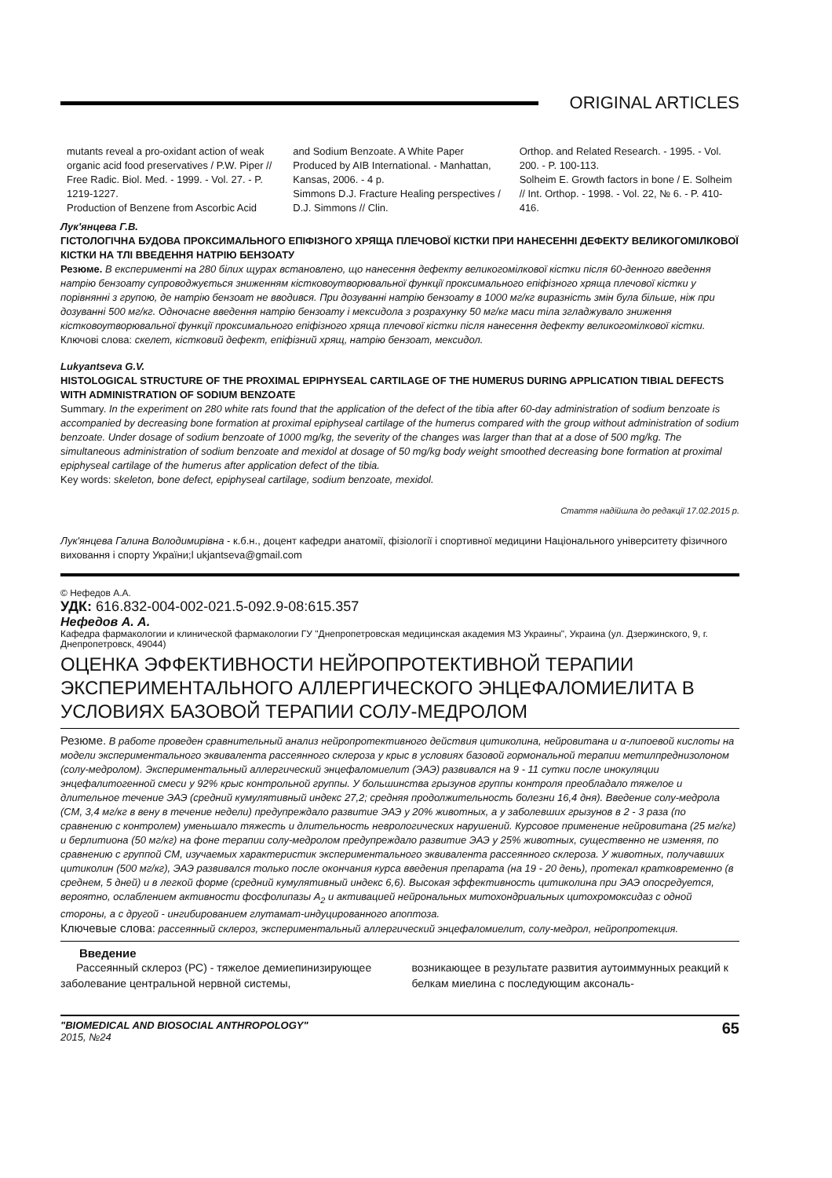ORIGINAL ARTICLES
mutants reveal a pro-oxidant action of weak organic acid food preservatives / P.W. Piper // Free Radic. Biol. Med. - 1999. - Vol. 27. - P. 1219-1227.
Production of Benzene from Ascorbic Acid
and Sodium Benzoate. A White Paper Produced by AIB International. - Manhattan, Kansas, 2006. - 4 p.
Simmons D.J. Fracture Healing perspectives / D.J. Simmons // Clin.
Orthop. and Related Research. - 1995. - Vol. 200. - P. 100-113.
Solheim E. Growth factors in bone / E. Solheim // Int. Orthop. - 1998. - Vol. 22, № 6. - P. 410-416.
Лук'янцева Г.В.
ГІСТОЛОГІЧНА БУДОВА ПРОКСИМАЛЬНОГО ЕПІФІЗНОГО ХРЯЩА ПЛЕЧОВОЇ КІСТКИ ПРИ НАНЕСЕННІ ДЕФЕКТУ ВЕЛИКОГОМІЛКОВОЇ КІСТКИ НА ТЛІ ВВЕДЕННЯ НАТРІЮ БЕНЗОАТУ
Резюме. В експерименті на 280 білих щурах встановлено, що нанесення дефекту великогомілкової кістки після 60-денного введення натрію бензоату супроводжується зниженням кістковоутворювальної функції проксимального епіфізного хряща плечової кістки у порівнянні з групою, де натрію бензоат не вводився. При дозуванні натрію бензоату в 1000 мг/кг виразність змін була більше, ніж при дозуванні 500 мг/кг. Одночасне введення натрію бензоату і мексидола з розрахунку 50 мг/кг маси тіла згладжувало зниження кістковоутворювальної функції проксимального епіфізного хряща плечової кістки після нанесення дефекту великогомілкової кістки.
Ключові слова: скелет, кістковий дефект, епіфізний хрящ, натрію бензоат, мексидол.
Lukyantseva G.V.
HISTOLOGICAL STRUCTURE OF THE PROXIMAL EPIPHYSEAL CARTILAGE OF THE HUMERUS DURING APPLICATION TIBIAL DEFECTS WITH ADMINISTRATION OF SODIUM BENZOATE
Summary. In the experiment on 280 white rats found that the application of the defect of the tibia after 60-day administration of sodium benzoate is accompanied by decreasing bone formation at proximal epiphyseal cartilage of the humerus compared with the group without administration of sodium benzoate. Under dosage of sodium benzoate of 1000 mg/kg, the severity of the changes was larger than that at a dose of 500 mg/kg. The simultaneous administration of sodium benzoate and mexidol at dosage of 50 mg/kg body weight smoothed decreasing bone formation at proximal epiphyseal cartilage of the humerus after application defect of the tibia.
Key words: skeleton, bone defect, epiphyseal cartilage, sodium benzoate, mexidol.
Стаття надійшла до редакції 17.02.2015 р.
Лук'янцева Галина Володимирівна - к.б.н., доцент кафедри анатомії, фізіології і спортивної медицини Національного університету фізичного виховання і спорту України;l ukjantseva@gmail.com
© Нефедов А.А.
УДК: 616.832-004-002-021.5-092.9-08:615.357
Нефедов А. А.
Кафедра фармакологии и клинической фармакологии ГУ "Днепропетровская медицинская академия МЗ Украины", Украина (ул. Дзержинского, 9, г. Днепропетровск, 49044)
ОЦЕНКА ЭФФЕКТИВНОСТИ НЕЙРОПРОТЕКТИВНОЙ ТЕРАПИИ ЭКСПЕРИМЕНТАЛЬНОГО АЛЛЕРГИЧЕСКОГО ЭНЦЕФАЛОМИЕЛИТА В УСЛОВИЯХ БАЗОВОЙ ТЕРАПИИ СОЛУ-МЕДРОЛОМ
Резюме. В работе проведен сравнительный анализ нейропротективного действия цитиколина, нейровитана и α-липоевой кислоты на модели экспериментального эквивалента рассеянного склероза у крыс в условиях базовой гормональной терапии метилпреднизолоном (солу-медролом). Экспериментальный аллергический энцефаломиелит (ЭАЭ) развивался на 9 - 11 сутки после инокуляции энцефалитогенной смеси у 92% крыс контрольной группы. У большинства грызунов группы контроля преобладало тяжелое и длительное течение ЭАЭ (средний кумулятивный индекс 27,2; средняя продолжительность болезни 16,4 дня). Введение солу-медрола (СМ, 3,4 мг/кг в вену в течение недели) предупреждало развитие ЭАЭ у 20% животных, а у заболевших грызунов в 2 - 3 раза (по сравнению с контролем) уменьшало тяжесть и длительность неврологических нарушений. Курсовое применение нейровитана (25 мг/кг) и берлитиона (50 мг/кг) на фоне терапии солу-медролом предупреждало развитие ЭАЭ у 25% животных, существенно не изменяя, по сравнению с группой СМ, изучаемых характеристик экспериментального эквивалента рассеянного склероза. У животных, получавших цитиколин (500 мг/кг), ЭАЭ развивался только после окончания курса введения препарата (на 19 - 20 день), протекал кратковременно (в среднем, 5 дней) и в легкой форме (средний кумулятивный индекс 6,6). Высокая эффективность цитиколина при ЭАЭ опосредуется, вероятно, ослаблением активности фосфолипазы A<sub>2</sub> и активацией нейрональных митохондриальных цитохромоксидаз с одной стороны, а с другой - ингибированием глутамат-индуцированного апоптоза.
Ключевые слова: рассеянный склероз, экспериментальный аллергический энцефаломиелит, солу-медрол, нейропротекция.
Введение
Рассеянный склероз (РС) - тяжелое демиепинизирующее заболевание центральной нервной системы,
возникающее в результате развития аутоиммунных реакций к белкам миелина с последующим аксональ-
"BIOMEDICAL AND BIOSOCIAL ANTHROPOLOGY"
2015, №24
65